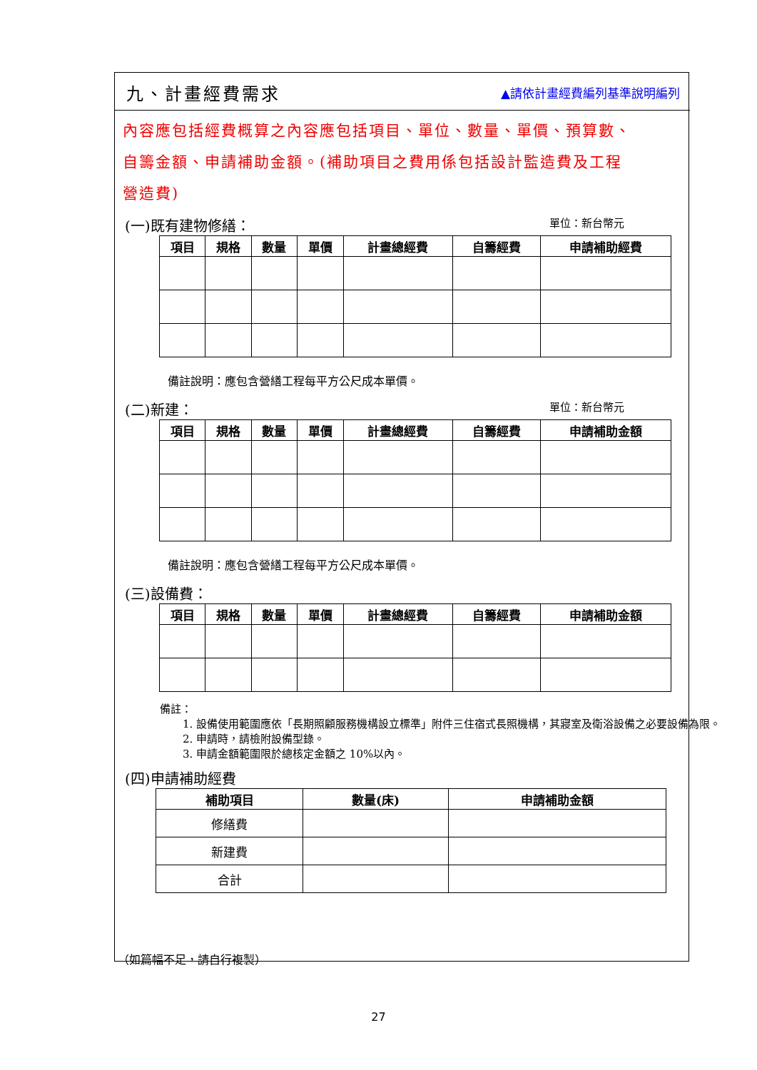九、計畫經費需求
▲請依計畫經費編列基準說明編列
內容應包括經費概算之內容應包括項目、單位、數量、單價、預算數、自籌金額、申請補助金額。(補助項目之費用係包括設計監造費及工程營造費)
(一)既有建物修繕： 單位：新台幣元
| 項目 | 規格 | 數量 | 單價 | 計畫總經費 | 自籌經費 | 申請補助經費 |
| --- | --- | --- | --- | --- | --- | --- |
備註說明：應包含營繕工程每平方公尺成本單價。
(二)新建： 單位：新台幣元
| 項目 | 規格 | 數量 | 單價 | 計畫總經費 | 自籌經費 | 申請補助金額 |
| --- | --- | --- | --- | --- | --- | --- |
備註說明：應包含營繕工程每平方公尺成本單價。
(三)設備費：
| 項目 | 規格 | 數量 | 單價 | 計畫總經費 | 自籌經費 | 申請補助金額 |
| --- | --- | --- | --- | --- | --- | --- |
備註：
1. 設備使用範圍應依「長期照顧服務機構設立標準」附件三住宿式長照機構，其寢室及衛浴設備之必要設備為限。
2. 申請時，請檢附設備型錄。
3. 申請金額範圍限於總核定金額之 10%以內。
(四)申請補助經費
| 補助項目 | 數量(床) | 申請補助金額 |
| --- | --- | --- |
| 修繕費 | | |
| 新建費 | | |
| 合計 | | |
（如篇幅不足，請自行複製）
27